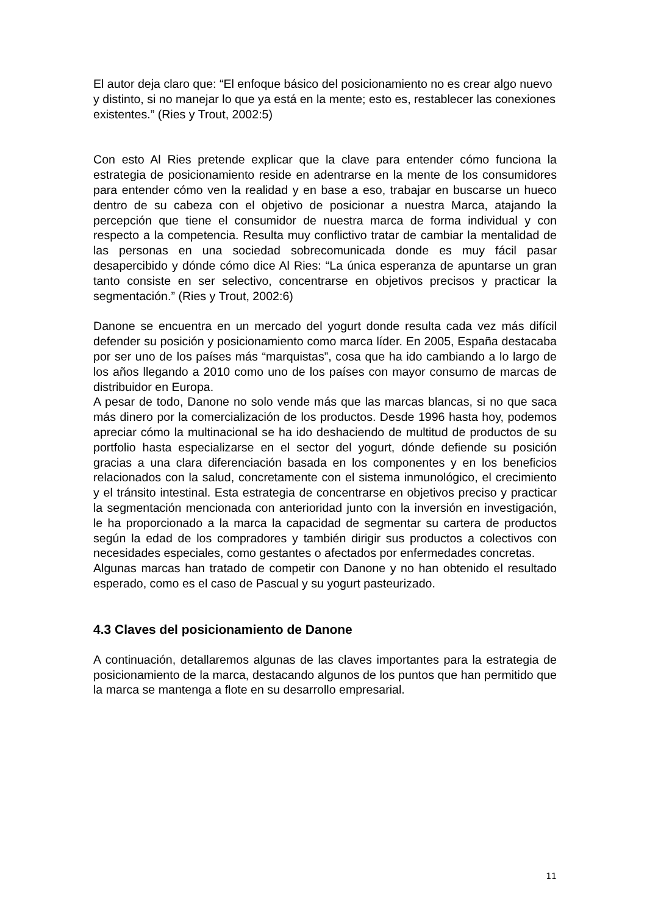El autor deja claro que: “El enfoque básico del posicionamiento no es crear algo nuevo y distinto, si no manejar lo que ya está en la mente; esto es, restablecer las conexiones existentes.” (Ries y Trout, 2002:5)
Con esto Al Ries pretende explicar que la clave para entender cómo funciona la estrategia de posicionamiento reside en adentrarse en la mente de los consumidores para entender cómo ven la realidad y en base a eso, trabajar en buscarse un hueco dentro de su cabeza con el objetivo de posicionar a nuestra Marca, atajando la percepción que tiene el consumidor de nuestra marca de forma individual y con respecto a la competencia. Resulta muy conflictivo tratar de cambiar la mentalidad de las personas en una sociedad sobrecomunicada donde es muy fácil pasar desapercibido y dónde cómo dice Al Ries: “La única esperanza de apuntarse un gran tanto consiste en ser selectivo, concentrarse en objetivos precisos y practicar la segmentación.” (Ries y Trout, 2002:6)
Danone se encuentra en un mercado del yogurt donde resulta cada vez más difícil defender su posición y posicionamiento como marca líder. En 2005, España destacaba por ser uno de los países más “marquistas”, cosa que ha ido cambiando a lo largo de los años llegando a 2010 como uno de los países con mayor consumo de marcas de distribuidor en Europa.
A pesar de todo, Danone no solo vende más que las marcas blancas, si no que saca más dinero por la comercialización de los productos. Desde 1996 hasta hoy, podemos apreciar cómo la multinacional se ha ido deshaciendo de multitud de productos de su portfolio hasta especializarse en el sector del yogurt, dónde defiende su posición gracias a una clara diferenciación basada en los componentes y en los beneficios relacionados con la salud, concretamente con el sistema inmunológico, el crecimiento y el tránsito intestinal. Esta estrategia de concentrarse en objetivos preciso y practicar la segmentación mencionada con anterioridad junto con la inversión en investigación, le ha proporcionado a la marca la capacidad de segmentar su cartera de productos según la edad de los compradores y también dirigir sus productos a colectivos con necesidades especiales, como gestantes o afectados por enfermedades concretas.
Algunas marcas han tratado de competir con Danone y no han obtenido el resultado esperado, como es el caso de Pascual y su yogurt pasteurizado.
4.3 Claves del posicionamiento de Danone
A continuación, detallaremos algunas de las claves importantes para la estrategia de posicionamiento de la marca, destacando algunos de los puntos que han permitido que la marca se mantenga a flote en su desarrollo empresarial.
11